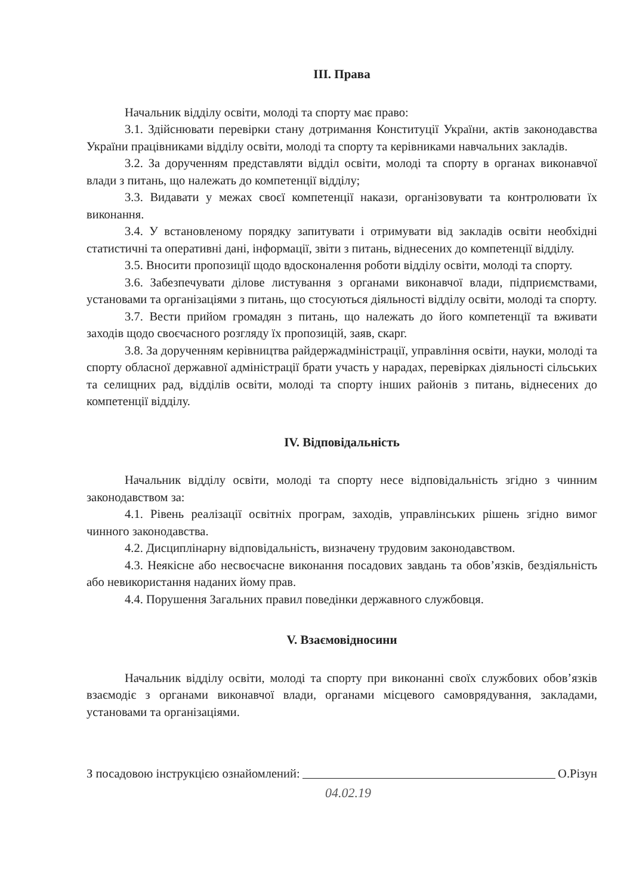ІІІ. Права
Начальник відділу освіти, молоді та спорту має право:
3.1. Здійснювати перевірки стану дотримання Конституції України, актів законодавства України працівниками відділу освіти, молоді та спорту та керівниками навчальних закладів.
3.2. За дорученням представляти відділ освіти, молоді та спорту в органах виконавчої влади з питань, що належать до компетенції відділу;
3.3. Видавати у межах своєї компетенції накази, організовувати та контролювати їх виконання.
3.4. У встановленому порядку запитувати і отримувати від закладів освіти необхідні статистичні та оперативні дані, інформації, звіти з питань, віднесених до компетенції відділу.
3.5. Вносити пропозиції щодо вдосконалення роботи відділу освіти, молоді та спорту.
3.6. Забезпечувати ділове листування з органами виконавчої влади, підприємствами, установами та організаціями з питань, що стосуються діяльності відділу освіти, молоді та спорту.
3.7. Вести прийом громадян з питань, що належать до його компетенції та вживати заходів щодо своєчасного розгляду їх пропозицій, заяв, скарг.
3.8. За дорученням керівництва райдержадміністрації, управління освіти, науки, молоді та спорту обласної державної адміністрації брати участь у нарадах, перевірках діяльності сільських та селищних рад, відділів освіти, молоді та спорту інших районів з питань, віднесених до компетенції відділу.
IV. Відповідальність
Начальник відділу освіти, молоді та спорту несе відповідальність згідно з чинним законодавством за:
4.1. Рівень реалізації освітніх програм, заходів, управлінських рішень згідно вимог чинного законодавства.
4.2. Дисциплінарну відповідальність, визначену трудовим законодавством.
4.3. Неякісне або несвоєчасне виконання посадових завдань та обов’язків, бездіяльність або невикористання наданих йому прав.
4.4. Порушення Загальних правил поведінки державного службовця.
V. Взаємовідносини
Начальник відділу освіти, молоді та спорту при виконанні своїх службових обов’язків взаємодіє з органами виконавчої влади, органами місцевого самоврядування, закладами, установами та організаціями.
З посадовою інструкцією ознайомлений: О.Різун
04.02.19